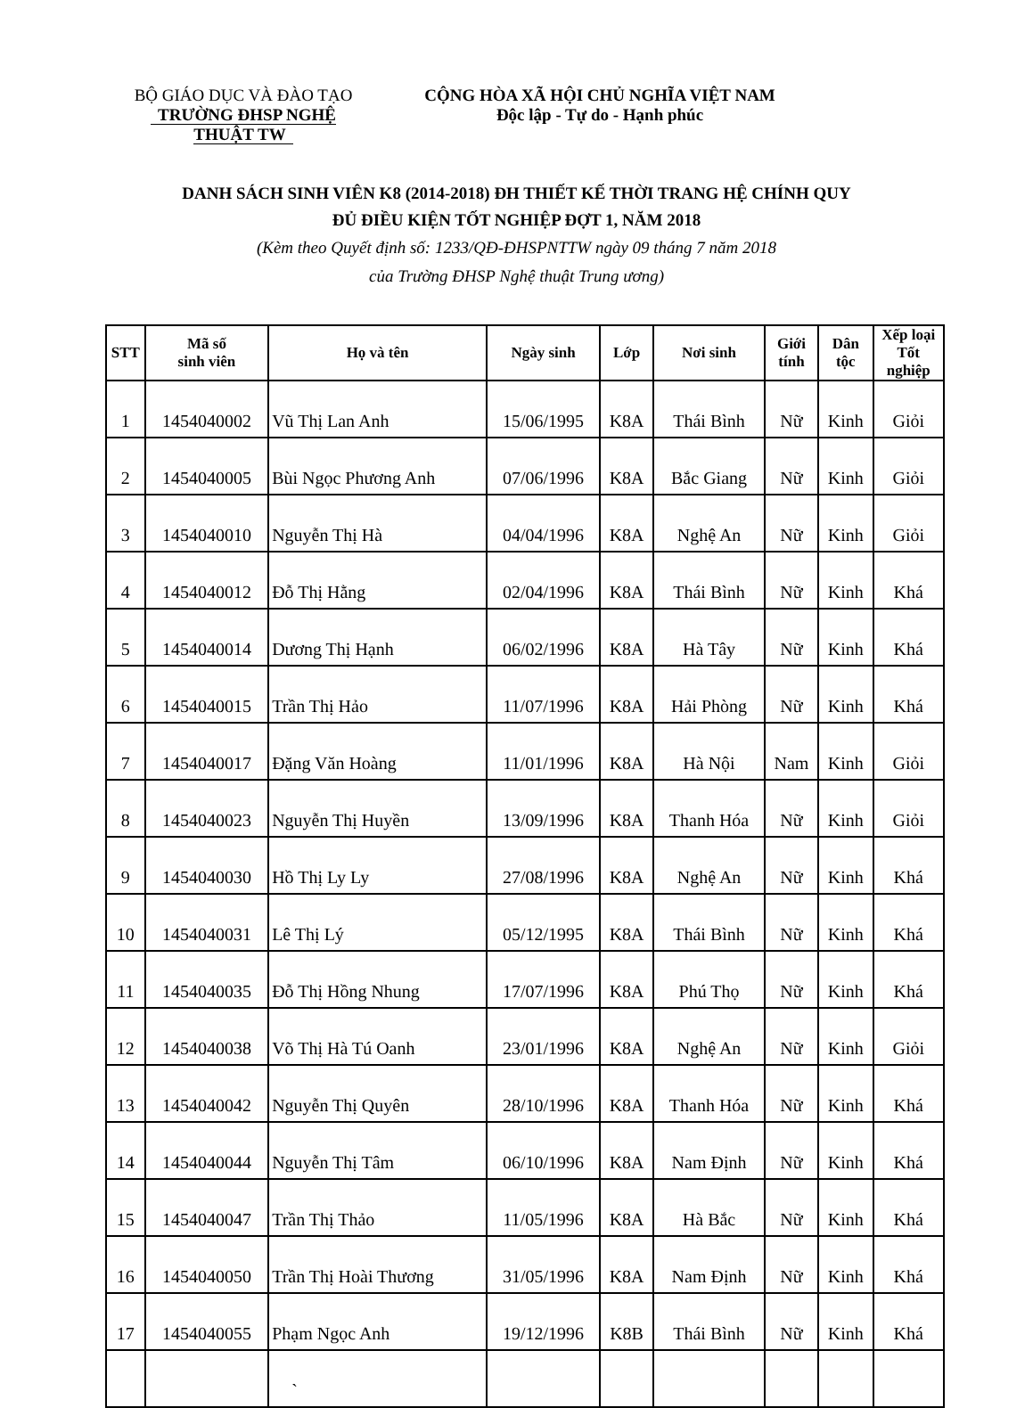BỘ GIÁO DỤC VÀ ĐÀO TẠO
TRƯỜNG ĐHSP NGHỆ THUẬT TW
CỘNG HÒA XÃ HỘI CHỦ NGHĨA VIỆT NAM
Độc lập - Tự do - Hạnh phúc
DANH SÁCH SINH VIÊN K8 (2014-2018) ĐH THIẾT KẾ THỜI TRANG HỆ CHÍNH QUY
ĐỦ ĐIỀU KIỆN TỐT NGHIỆP ĐỢT 1, NĂM 2018
(Kèm theo Quyết định số: 1233/QĐ-ĐHSPNTTW ngày 09 tháng 7 năm 2018
của Trường ĐHSP Nghệ thuật Trung ương)
| STT | Mã số sinh viên | Họ và tên | Ngày sinh | Lớp | Nơi sinh | Giới tính | Dân tộc | Xếp loại Tốt nghiệp |
| --- | --- | --- | --- | --- | --- | --- | --- | --- |
| 1 | 1454040002 | Vũ Thị Lan Anh | 15/06/1995 | K8A | Thái Bình | Nữ | Kinh | Giỏi |
| 2 | 1454040005 | Bùi Ngọc Phương Anh | 07/06/1996 | K8A | Bắc Giang | Nữ | Kinh | Giỏi |
| 3 | 1454040010 | Nguyễn Thị Hà | 04/04/1996 | K8A | Nghệ An | Nữ | Kinh | Giỏi |
| 4 | 1454040012 | Đỗ Thị Hằng | 02/04/1996 | K8A | Thái Bình | Nữ | Kinh | Khá |
| 5 | 1454040014 | Dương Thị Hạnh | 06/02/1996 | K8A | Hà Tây | Nữ | Kinh | Khá |
| 6 | 1454040015 | Trần Thị Hảo | 11/07/1996 | K8A | Hải Phòng | Nữ | Kinh | Khá |
| 7 | 1454040017 | Đặng Văn Hoàng | 11/01/1996 | K8A | Hà Nội | Nam | Kinh | Giỏi |
| 8 | 1454040023 | Nguyễn Thị Huyền | 13/09/1996 | K8A | Thanh Hóa | Nữ | Kinh | Giỏi |
| 9 | 1454040030 | Hồ Thị Ly Ly | 27/08/1996 | K8A | Nghệ An | Nữ | Kinh | Khá |
| 10 | 1454040031 | Lê Thị Lý | 05/12/1995 | K8A | Thái Bình | Nữ | Kinh | Khá |
| 11 | 1454040035 | Đỗ Thị Hồng Nhung | 17/07/1996 | K8A | Phú Thọ | Nữ | Kinh | Khá |
| 12 | 1454040038 | Võ Thị Hà Tú Oanh | 23/01/1996 | K8A | Nghệ An | Nữ | Kinh | Giỏi |
| 13 | 1454040042 | Nguyễn Thị Quyên | 28/10/1996 | K8A | Thanh Hóa | Nữ | Kinh | Khá |
| 14 | 1454040044 | Nguyễn Thị Tâm | 06/10/1996 | K8A | Nam Định | Nữ | Kinh | Khá |
| 15 | 1454040047 | Trần Thị Thảo | 11/05/1996 | K8A | Hà Bắc | Nữ | Kinh | Khá |
| 16 | 1454040050 | Trần Thị Hoài Thương | 31/05/1996 | K8A | Nam Định | Nữ | Kinh | Khá |
| 17 | 1454040055 | Phạm Ngọc Anh | 19/12/1996 | K8B | Thái Bình | Nữ | Kinh | Khá |
| | | ` | | | | | | |